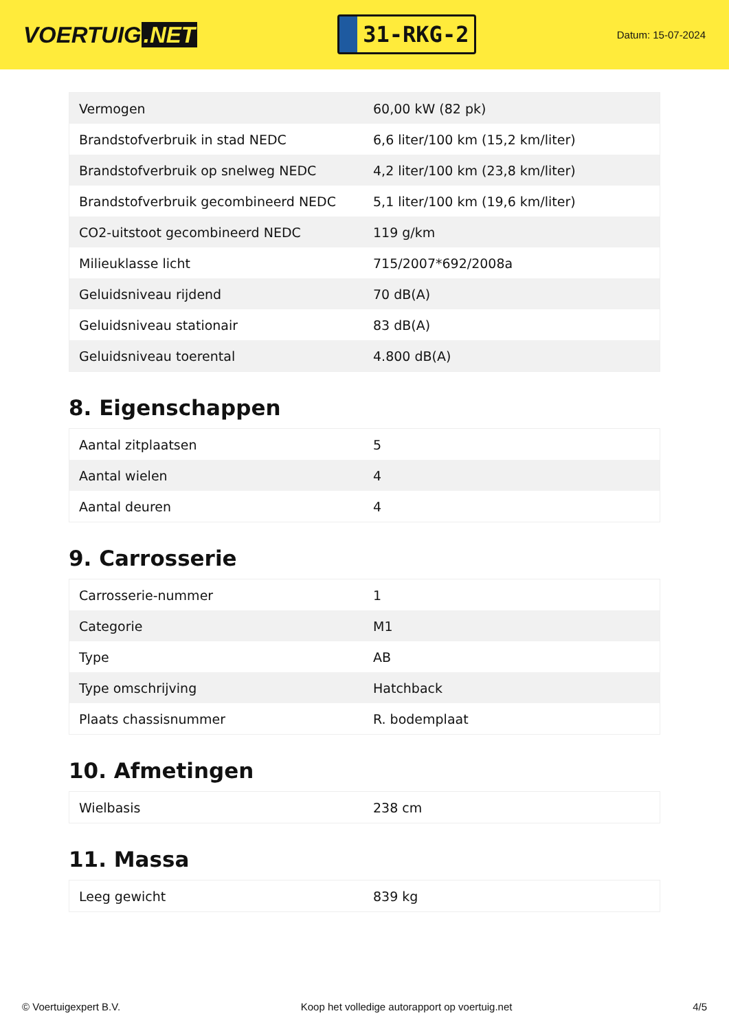VOERTUIG.NET
31-RKG-2
Datum: 15-07-2024
| Vermogen | 60,00 kW (82 pk) |
| Brandstofverbruik in stad NEDC | 6,6 liter/100 km (15,2 km/liter) |
| Brandstofverbruik op snelweg NEDC | 4,2 liter/100 km (23,8 km/liter) |
| Brandstofverbruik gecombineerd NEDC | 5,1 liter/100 km (19,6 km/liter) |
| CO2-uitstoot gecombineerd NEDC | 119 g/km |
| Milieuklasse licht | 715/2007*692/2008a |
| Geluidsniveau rijdend | 70 dB(A) |
| Geluidsniveau stationair | 83 dB(A) |
| Geluidsniveau toerental | 4.800 dB(A) |
8. Eigenschappen
| Aantal zitplaatsen | 5 |
| Aantal wielen | 4 |
| Aantal deuren | 4 |
9. Carrosserie
| Carrosserie-nummer | 1 |
| Categorie | M1 |
| Type | AB |
| Type omschrijving | Hatchback |
| Plaats chassisnummer | R. bodemplaat |
10. Afmetingen
| Wielbasis | 238 cm |
11. Massa
| Leeg gewicht | 839 kg |
© Voertuigexpert B.V. Koop het volledige autorapport op voertuig.net 4/5